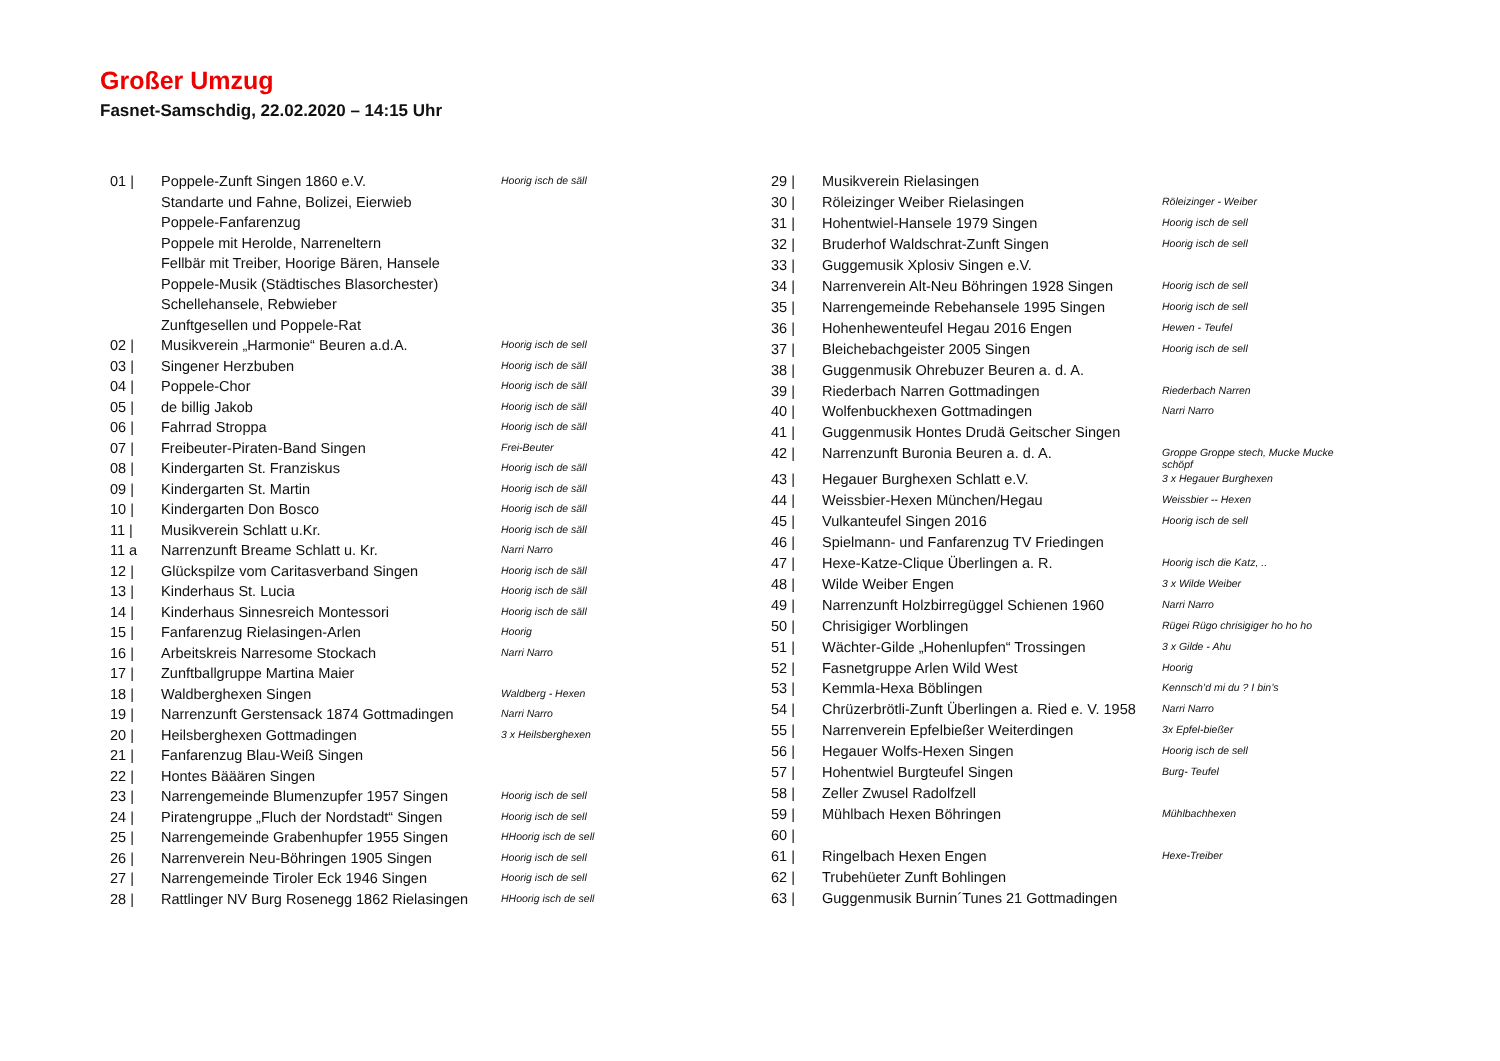Großer Umzug
Fasnet-Samschdig, 22.02.2020 – 14:15 Uhr
| 01 / | Poppele-Zunft Singen 1860 e.V. | Hoorig isch de säll |
| | Standarte und Fahne, Bolizei, Eierwieb | |
| | Poppele-Fanfarenzug | |
| | Poppele mit Herolde, Narreneltern | |
| | Fellbär mit Treiber, Hoorige Bären, Hansele | |
| | Poppele-Musik (Städtisches Blasorchester) | |
| | Schellehansele, Rebwieber | |
| | Zunftgesellen und Poppele-Rat | |
| 02 / | Musikverein „Harmonie“ Beuren a.d.A. | Hoorig isch de sell |
| 03 / | Singener Herzbuben | Hoorig isch de säll |
| 04 / | Poppele-Chor | Hoorig isch de säll |
| 05 / | de billig Jakob | Hoorig isch de säll |
| 06 / | Fahrrad Stroppa | Hoorig isch de säll |
| 07 / | Freibeuter-Piraten-Band Singen | Frei-Beuter |
| 08 / | Kindergarten St. Franziskus | Hoorig isch de säll |
| 09 / | Kindergarten St. Martin | Hoorig isch de säll |
| 10 / | Kindergarten Don Bosco | Hoorig isch de säll |
| 11 / | Musikverein Schlatt u.Kr. | Hoorig isch de säll |
| 11 a | Narrenzunft Breame Schlatt u. Kr. | Narri Narro |
| 12 / | Glückspilze vom Caritasverband Singen | Hoorig isch de säll |
| 13 / | Kinderhaus St. Lucia | Hoorig isch de säll |
| 14 / | Kinderhaus Sinnesreich Montessori | Hoorig isch de säll |
| 15 / | Fanfarenzug Rielasingen-Arlen | Hoorig |
| 16 / | Arbeitskreis Narresome Stockach | Narri Narro |
| 17 / | Zunftballgruppe Martina Maier | |
| 18 / | Waldberghexen Singen | Waldberg - Hexen |
| 19 / | Narrenzunft Gerstensack 1874 Gottmadingen | Narri Narro |
| 20 / | Heilsberghexen Gottmadingen | 3 x Heilsberghexen |
| 21 / | Fanfarenzug Blau-Weiß Singen | |
| 22 / | Hontes Bääären Singen | |
| 23 / | Narrengemeinde Blumenzupfer 1957 Singen | Hoorig isch de sell |
| 24 / | Piratengruppe „Fluch der Nordstadt“ Singen | Hoorig isch de sell |
| 25 / | Narrengemeinde Grabenhupfer 1955 Singen | HHoorig isch de sell |
| 26 / | Narrenverein Neu-Böhringen 1905 Singen | Hoorig isch de sell |
| 27 / | Narrengemeinde Tiroler Eck 1946 Singen | Hoorig isch de sell |
| 28 / | Rattlinger NV Burg Rosenegg 1862 Rielasingen | HHoorig isch de sell |
| 29 / | Musikverein Rielasingen | |
| 30 / | Röleizinger Weiber Rielasingen | Röleizinger - Weiber |
| 31 / | Hohentwiel-Hansele 1979 Singen | Hoorig isch de sell |
| 32 / | Bruderhof Waldschrat-Zunft Singen | Hoorig isch de sell |
| 33 / | Guggemusik Xplosiv Singen e.V. | |
| 34 / | Narrenverein Alt-Neu Böhringen 1928 Singen | Hoorig isch de sell |
| 35 / | Narrengemeinde Rebehansele 1995 Singen | Hoorig isch de sell |
| 36 / | Hohenhewenteufel Hegau 2016 Engen | Hewen - Teufel |
| 37 / | Bleichebachgeister 2005 Singen | Hoorig isch de sell |
| 38 / | Guggenmusik Ohrebuzer Beuren a. d. A. | |
| 39 / | Riederbach Narren Gottmadingen | Riederbach Narren |
| 40 / | Wolfenbuckhexen Gottmadingen | Narri Narro |
| 41 / | Guggenmusik Hontes Drudä Geitscher Singen | |
| 42 / | Narrenzunft Buronia Beuren a. d. A. | Groppe Groppe stech, Mucke Mucke schöpf |
| 43 / | Hegauer Burghexen Schlatt e.V. | 3 x Hegauer Burghexen |
| 44 / | Weissbier-Hexen München/Hegau | Weissbier -- Hexen |
| 45 / | Vulkanteufel Singen 2016 | Hoorig isch de sell |
| 46 / | Spielmann- und Fanfarenzug TV Friedingen | |
| 47 / | Hexe-Katze-Clique Überlingen a. R. | Hoorig isch die Katz, .. |
| 48 / | Wilde Weiber Engen | 3 x Wilde Weiber |
| 49 / | Narrenzunft Holzbirregüggel Schienen 1960 | Narri Narro |
| 50 / | Chrisigiger Worblingen | Rügei Rügo chrisigiger ho ho ho |
| 51 / | Wächter-Gilde „Hohenlupfen“ Trossingen | 3 x Gilde - Ahu |
| 52 / | Fasnetgruppe Arlen Wild West | Hoorig |
| 53 / | Kemmla-Hexa Böblingen | Kennsch’d mi du ? I bin’s |
| 54 / | Chrüzerbrötli-Zunft Überlingen a. Ried e. V. 1958 | Narri Narro |
| 55 / | Narrenverein Epfelbießer Weiterdingen | 3x Epfel-bießer |
| 56 / | Hegauer Wolfs-Hexen Singen | Hoorig isch de sell |
| 57 / | Hohentwiel Burgteufel Singen | Burg- Teufel |
| 58 / | Zeller Zwusel Radolfzell | |
| 59 / | Mühlbach Hexen Böhringen | Mühlbachhexen |
| 60 / | | |
| 61 / | Ringelbach Hexen Engen | Hexe-Treiber |
| 62 / | Trubehüeter Zunft Bohlingen | |
| 63 / | Guggenmusik Burnin´Tunes 21 Gottmadingen | |